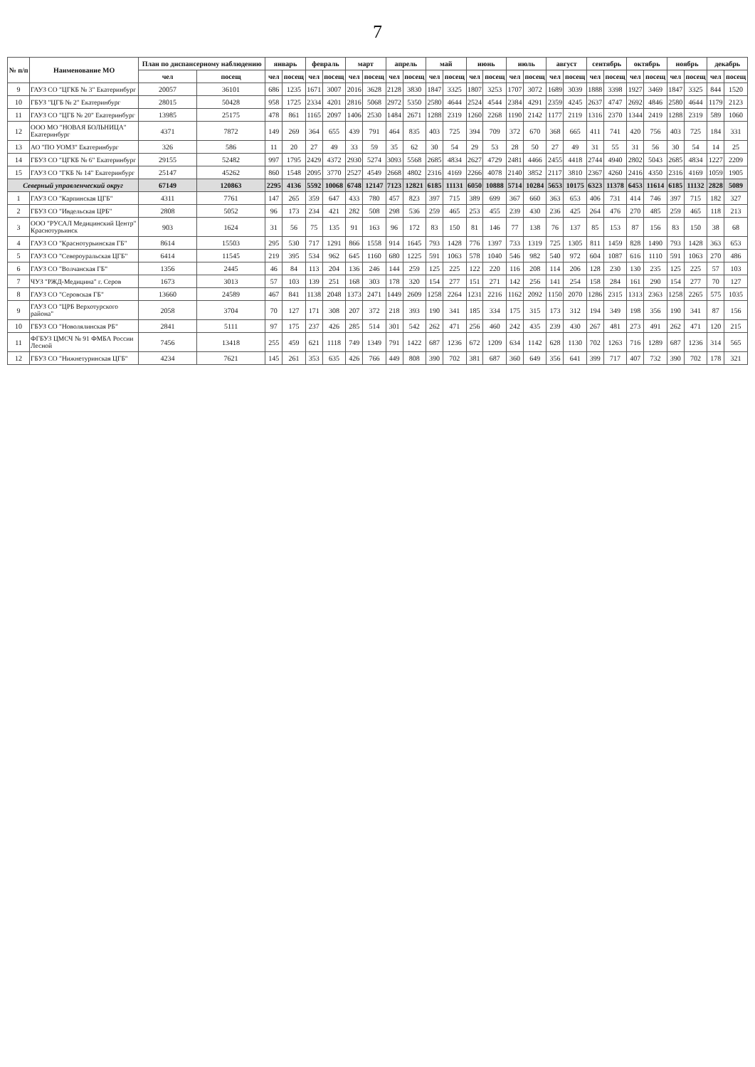7
| № п/п | Наименование МО | План по диспансерному наблюдению | | январь | | февраль | | март | | апрель | | май | | июнь | | июль | | август | | сентябрь | | октябрь | | ноябрь | | декабрь | |
| --- | --- | --- | --- | --- | --- | --- | --- | --- | --- | --- | --- | --- | --- | --- | --- | --- | --- | --- | --- | --- | --- | --- | --- | --- | --- | --- | --- |
| | | чел | посещ | чел | посещ | чел | посещ | чел | посещ | чел | посещ | чел | посещ | чел | посещ | чел | посещ | чел | посещ | чел | посещ | чел | посещ | чел | посещ | чел | посещ |
| 9 | ГАУЗ СО "ЦГКБ № 3" Екатеринбург | 20057 | 36101 | 686 | 1235 | 1671 | 3007 | 2016 | 3628 | 2128 | 3830 | 1847 | 3325 | 1807 | 3253 | 1707 | 3072 | 1689 | 3039 | 1888 | 3398 | 1927 | 3469 | 1847 | 3325 | 844 | 1520 |
| 10 | ГБУЗ "ЦГБ № 2" Екатеринбург | 28015 | 50428 | 958 | 1725 | 2334 | 4201 | 2816 | 5068 | 2972 | 5350 | 2580 | 4644 | 2524 | 4544 | 2384 | 4291 | 2359 | 4245 | 2637 | 4747 | 2692 | 4846 | 2580 | 4644 | 1179 | 2123 |
| 11 | ГАУЗ СО "ЦГБ № 20" Екатеринбург | 13985 | 25175 | 478 | 861 | 1165 | 2097 | 1406 | 2530 | 1484 | 2671 | 1288 | 2319 | 1260 | 2268 | 1190 | 2142 | 1177 | 2119 | 1316 | 2370 | 1344 | 2419 | 1288 | 2319 | 589 | 1060 |
| 12 | ООО МО "НОВАЯ БОЛЬНИЦА" Екатеринбург | 4371 | 7872 | 149 | 269 | 364 | 655 | 439 | 791 | 464 | 835 | 403 | 725 | 394 | 709 | 372 | 670 | 368 | 665 | 411 | 741 | 420 | 756 | 403 | 725 | 184 | 331 |
| 13 | АО "ПО УОМЗ" Екатеринбург | 326 | 586 | 11 | 20 | 27 | 49 | 33 | 59 | 35 | 62 | 30 | 54 | 29 | 53 | 28 | 50 | 27 | 49 | 31 | 55 | 31 | 56 | 30 | 54 | 14 | 25 |
| 14 | ГБУЗ СО "ЦГКБ № 6" Екатеринбург | 29155 | 52482 | 997 | 1795 | 2429 | 4372 | 2930 | 5274 | 3093 | 5568 | 2685 | 4834 | 2627 | 4729 | 2481 | 4466 | 2455 | 4418 | 2744 | 4940 | 2802 | 5043 | 2685 | 4834 | 1227 | 2209 |
| 15 | ГАУЗ СО "ГКБ № 14" Екатеринбург | 25147 | 45262 | 860 | 1548 | 2095 | 3770 | 2527 | 4549 | 2668 | 4802 | 2316 | 4169 | 2266 | 4078 | 2140 | 3852 | 2117 | 3810 | 2367 | 4260 | 2416 | 4350 | 2316 | 4169 | 1059 | 1905 |
| Северный управленческий округ | | 67149 | 120863 | 2295 | 4136 | 5592 | 10068 | 6748 | 12147 | 7123 | 12821 | 6185 | 11131 | 6050 | 10888 | 5714 | 10284 | 5653 | 10175 | 6323 | 11378 | 6453 | 11614 | 6185 | 11132 | 2828 | 5089 |
| 1 | ГАУЗ СО "Карпинская ЦГБ" | 4311 | 7761 | 147 | 265 | 359 | 647 | 433 | 780 | 457 | 823 | 397 | 715 | 389 | 699 | 367 | 660 | 363 | 653 | 406 | 731 | 414 | 746 | 397 | 715 | 182 | 327 |
| 2 | ГБУЗ СО "Ивдельская ЦРБ" | 2808 | 5052 | 96 | 173 | 234 | 421 | 282 | 508 | 298 | 536 | 259 | 465 | 253 | 455 | 239 | 430 | 236 | 425 | 264 | 476 | 270 | 485 | 259 | 465 | 118 | 213 |
| 3 | ООО "РУСАЛ Медицинский Центр" Краснотурьинск | 903 | 1624 | 31 | 56 | 75 | 135 | 91 | 163 | 96 | 172 | 83 | 150 | 81 | 146 | 77 | 138 | 76 | 137 | 85 | 153 | 87 | 156 | 83 | 150 | 38 | 68 |
| 4 | ГАУЗ СО "Краснотурьинская ГБ" | 8614 | 15503 | 295 | 530 | 717 | 1291 | 866 | 1558 | 914 | 1645 | 793 | 1428 | 776 | 1397 | 733 | 1319 | 725 | 1305 | 811 | 1459 | 828 | 1490 | 793 | 1428 | 363 | 653 |
| 5 | ГАУЗ СО "Североуральская ЦГБ" | 6414 | 11545 | 219 | 395 | 534 | 962 | 645 | 1160 | 680 | 1225 | 591 | 1063 | 578 | 1040 | 546 | 982 | 540 | 972 | 604 | 1087 | 616 | 1110 | 591 | 1063 | 270 | 486 |
| 6 | ГАУЗ СО "Волчанская ГБ" | 1356 | 2445 | 46 | 84 | 113 | 204 | 136 | 246 | 144 | 259 | 125 | 225 | 122 | 220 | 116 | 208 | 114 | 206 | 128 | 230 | 130 | 235 | 125 | 225 | 57 | 103 |
| 7 | ЧУЗ "РЖД-Медицина" г. Серов | 1673 | 3013 | 57 | 103 | 139 | 251 | 168 | 303 | 178 | 320 | 154 | 277 | 151 | 271 | 142 | 256 | 141 | 254 | 158 | 284 | 161 | 290 | 154 | 277 | 70 | 127 |
| 8 | ГАУЗ СО "Серовская ГБ" | 13660 | 24589 | 467 | 841 | 1138 | 2048 | 1373 | 2471 | 1449 | 2609 | 1258 | 2264 | 1231 | 2216 | 1162 | 2092 | 1150 | 2070 | 1286 | 2315 | 1313 | 2363 | 1258 | 2265 | 575 | 1035 |
| 9 | ГАУЗ СО "ЦРБ Верхотурского района" | 2058 | 3704 | 70 | 127 | 171 | 308 | 207 | 372 | 218 | 393 | 190 | 341 | 185 | 334 | 175 | 315 | 173 | 312 | 194 | 349 | 198 | 356 | 190 | 341 | 87 | 156 |
| 10 | ГБУЗ СО "Новолялинская РБ" | 2841 | 5111 | 97 | 175 | 237 | 426 | 285 | 514 | 301 | 542 | 262 | 471 | 256 | 460 | 242 | 435 | 239 | 430 | 267 | 481 | 273 | 491 | 262 | 471 | 120 | 215 |
| 11 | ФГБУЗ ЦМСЧ № 91 ФМБА России Лесной | 7456 | 13418 | 255 | 459 | 621 | 1118 | 749 | 1349 | 791 | 1422 | 687 | 1236 | 672 | 1209 | 634 | 1142 | 628 | 1130 | 702 | 1263 | 716 | 1289 | 687 | 1236 | 314 | 565 |
| 12 | ГБУЗ СО "Нижнетуринская ЦГБ" | 4234 | 7621 | 145 | 261 | 353 | 635 | 426 | 766 | 449 | 808 | 390 | 702 | 381 | 687 | 360 | 649 | 356 | 641 | 399 | 717 | 407 | 732 | 390 | 702 | 178 | 321 |